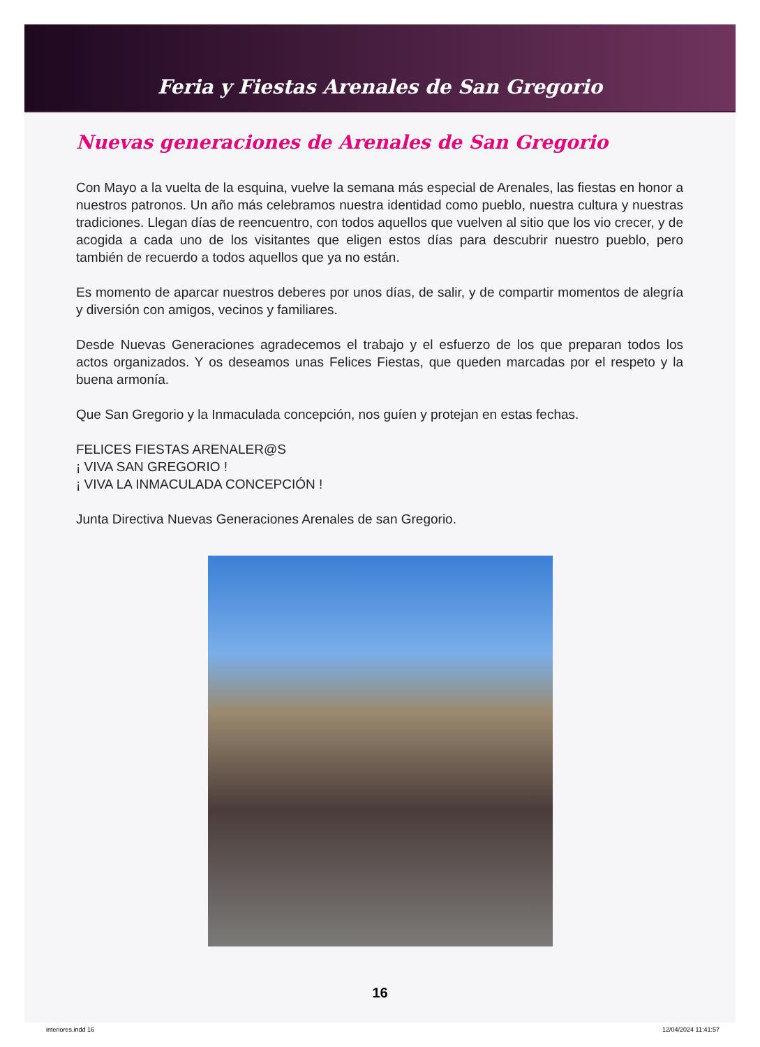Feria y Fiestas Arenales de San Gregorio
Nuevas generaciones de Arenales de San Gregorio
Con Mayo a la vuelta de la esquina, vuelve la semana más especial de Arenales, las fiestas en honor a nuestros patronos. Un año más celebramos nuestra identidad como pueblo, nuestra cultura y nuestras tradiciones. Llegan días de reencuentro, con todos aquellos que vuelven al sitio que los vio crecer, y de acogida a cada uno de los visitantes que eligen estos días para descubrir nuestro pueblo, pero también de recuerdo a todos aquellos que ya no están.
Es momento de aparcar nuestros deberes por unos días, de salir, y de compartir momentos de alegría y diversión con amigos, vecinos y familiares.
Desde Nuevas Generaciones agradecemos el trabajo y el esfuerzo de los que preparan todos los actos organizados. Y os deseamos unas Felices Fiestas, que queden marcadas por el respeto y la buena armonía.
Que San Gregorio y la Inmaculada concepción, nos guíen y protejan en estas fechas.
FELICES FIESTAS ARENALER@S
¡ VIVA SAN GREGORIO !
¡ VIVA LA INMACULADA CONCEPCIÓN !
Junta Directiva Nuevas Generaciones Arenales de san Gregorio.
16
interiores.indd 16 12/04/2024 11:41:57